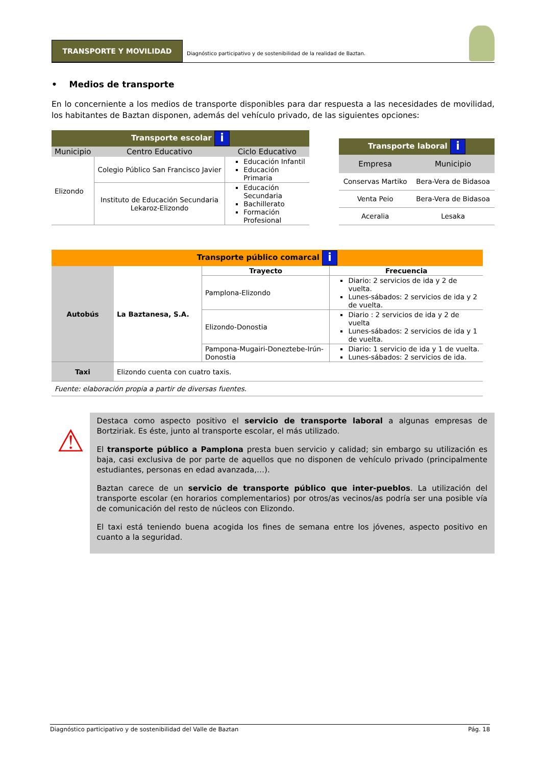TRANSPORTE Y MOVILIDAD
Diagnóstico participativo y de sostenibilidad de la realidad de Baztan.
• Medios de transporte
En lo concerniente a los medios de transporte disponibles para dar respuesta a las necesidades de movilidad, los habitantes de Baztan disponen, además del vehículo privado, de las siguientes opciones:
| Transporte escolar i | | |
| --- | --- | --- |
| Municipio | Centro Educativo | Ciclo Educativo |
| Elizondo | Colegio Público San Francisco Javier | Educación Infantil Educación Primaria |
| | Instituto de Educación Secundaria Lekaroz-Elizondo | Educación Secundaria Bachillerato Formación Profesional |
| Transporte laboral i | |
| --- | --- |
| Empresa | Municipio |
| Conservas Martiko | Bera-Vera de Bidasoa |
| Venta Peio | Bera-Vera de Bidasoa |
| Aceralia | Lesaka |
| Transporte público comarcal i | | | |
| --- | --- | --- | --- |
| Autobús | La Baztanesa, S.A. | Trayecto | Frecuencia |
| | | Pamplona-Elizondo | Diario: 2 servicios de ida y 2 de vuelta. Lunes-sábados: 2 servicios de ida y 2 de vuelta. |
| | | Elizondo-Donostia | Diario : 2 servicios de ida y 2 de vuelta Lunes-sábados: 2 servicios de ida y 1 de vuelta. |
| | | Pampona-Mugairi-Doneztebe-Irún-Donostia | Diario: 1 servicio de ida y 1 de vuelta. Lunes-sábados: 2 servicios de ida. |
| Taxi | Elizondo cuenta con cuatro taxis. | | |
| Fuente: elaboración propia a partir de diversas fuentes. | | | |
⚠
Destaca como aspecto positivo el servicio de transporte laboral a algunas empresas de Bortziriak. Es éste, junto al transporte escolar, el más utilizado.
El transporte público a Pamplona presta buen servicio y calidad; sin embargo su utilización es baja, casi exclusiva de por parte de aquellos que no disponen de vehículo privado (principalmente estudiantes, personas en edad avanzada,…).
Baztan carece de un servicio de transporte público que inter-pueblos. La utilización del transporte escolar (en horarios complementarios) por otros/as vecinos/as podría ser una posible vía de comunicación del resto de núcleos con Elizondo.
El taxi está teniendo buena acogida los fines de semana entre los jóvenes, aspecto positivo en cuanto a la seguridad.
Diagnóstico participativo y de sostenibilidad del Valle de Baztan Pág. 18